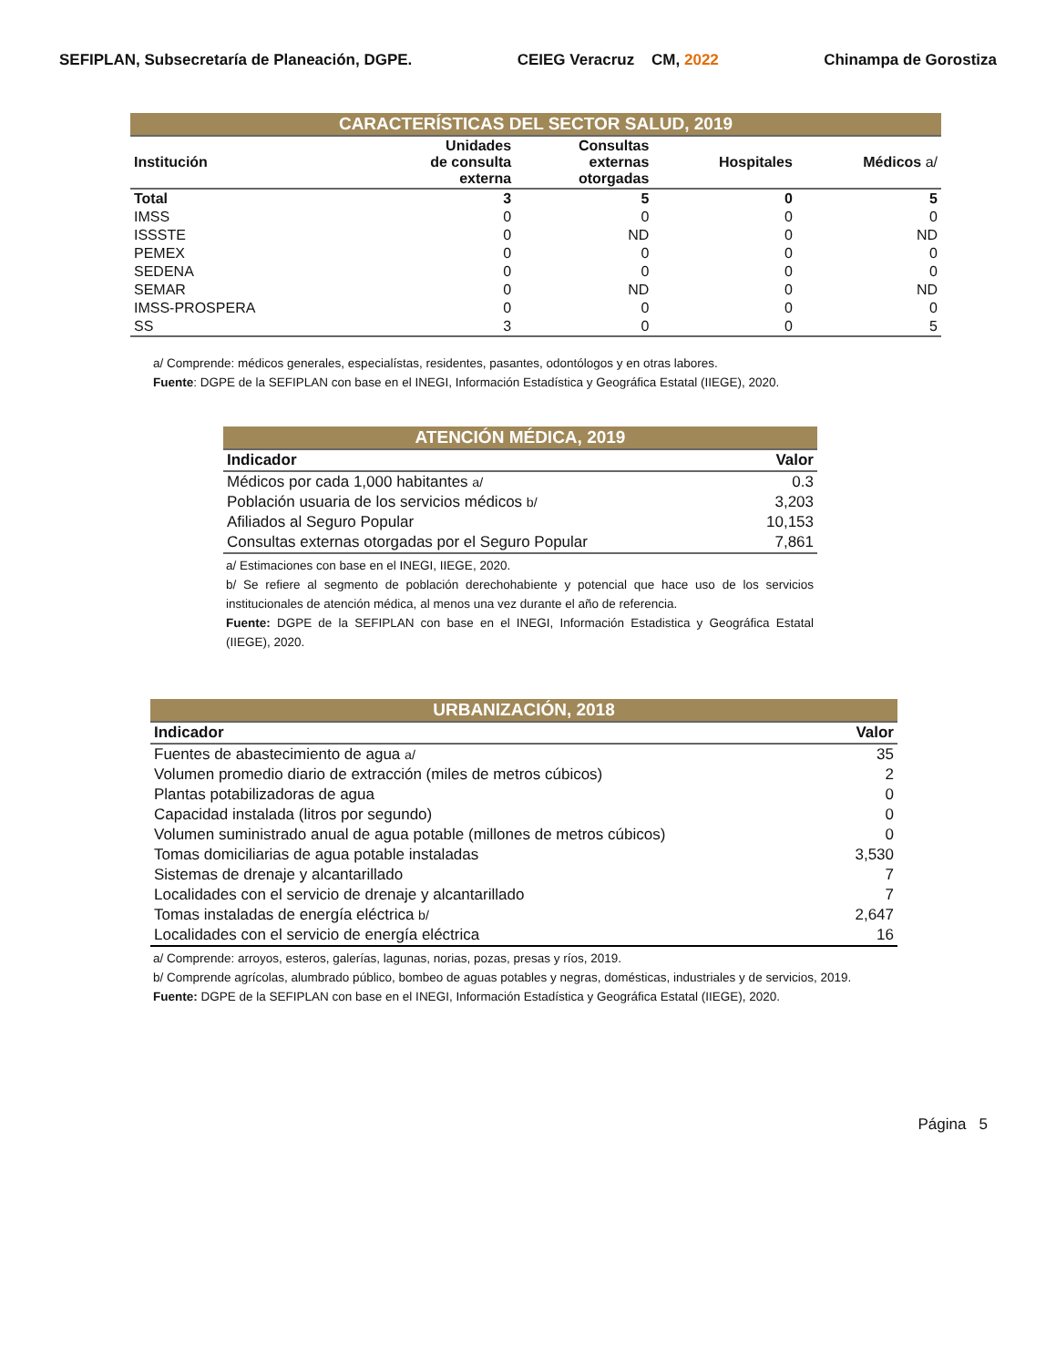SEFIPLAN, Subsecretaría de Planeación, DGPE. CEIEG Veracruz CM, 2022 Chinampa de Gorostiza
| CARACTERÍSTICAS DEL SECTOR SALUD, 2019 | | | | |
| Institución | Unidades de consulta externa | Consultas externas otorgadas | Hospitales | Médicos a/ |
| Total | 3 | 5 | 0 | 5 |
| IMSS | 0 | 0 | 0 | 0 |
| ISSSTE | 0 | ND | 0 | ND |
| PEMEX | 0 | 0 | 0 | 0 |
| SEDENA | 0 | 0 | 0 | 0 |
| SEMAR | 0 | ND | 0 | ND |
| IMSS-PROSPERA | 0 | 0 | 0 | 0 |
| SS | 3 | 0 | 0 | 5 |
a/ Comprende: médicos generales, especialístas, residentes, pasantes, odontólogos y en otras labores.
Fuente: DGPE de la SEFIPLAN con base en el INEGI, Información Estadística y Geográfica Estatal (IIEGE), 2020.
| ATENCIÓN MÉDICA, 2019 | |
| Indicador | Valor |
| Médicos por cada 1,000 habitantes a/ | 0.3 |
| Población usuaria de los servicios médicos b/ | 3,203 |
| Afiliados al Seguro Popular | 10,153 |
| Consultas externas otorgadas por el Seguro Popular | 7,861 |
a/ Estimaciones con base en el INEGI, IIEGE, 2020.
b/ Se refiere al segmento de población derechohabiente y potencial que hace uso de los servicios institucionales de atención médica, al menos una vez durante el año de referencia.
Fuente: DGPE de la SEFIPLAN con base en el INEGI, Información Estadistica y Geográfica Estatal (IIEGE), 2020.
| URBANIZACIÓN, 2018 | |
| Indicador | Valor |
| Fuentes de abastecimiento de agua a/ | 35 |
| Volumen promedio diario de extracción (miles de metros cúbicos) | 2 |
| Plantas potabilizadoras de agua | 0 |
| Capacidad instalada (litros por segundo) | 0 |
| Volumen suministrado anual de agua potable (millones de metros cúbicos) | 0 |
| Tomas domiciliarias de agua potable instaladas | 3,530 |
| Sistemas de drenaje y alcantarillado | 7 |
| Localidades con el servicio de drenaje y alcantarillado | 7 |
| Tomas instaladas de energía eléctrica b/ | 2,647 |
| Localidades con el servicio de energía eléctrica | 16 |
a/ Comprende: arroyos, esteros, galerías, lagunas, norias, pozas, presas y ríos, 2019.
b/ Comprende agrícolas, alumbrado público, bombeo de aguas potables y negras, domésticas, industriales y de servicios, 2019.
Fuente: DGPE de la SEFIPLAN con base en el INEGI, Información Estadística y Geográfica Estatal (IIEGE), 2020.
Página 5